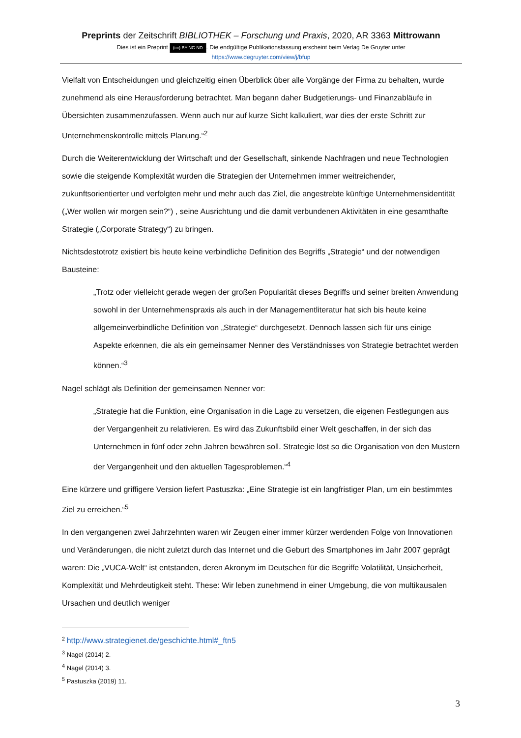Preprints der Zeitschrift BIBLIOTHEK – Forschung und Praxis, 2020, AR 3363 Mittrowann
Dies ist ein Preprint (cc) BY-NC-ND. Die endgültige Publikationsfassung erscheint beim Verlag De Gruyter unter
https://www.degruyter.com/view/j/bfup
Vielfalt von Entscheidungen und gleichzeitig einen Überblick über alle Vorgänge der Firma zu behalten, wurde zunehmend als eine Herausforderung betrachtet. Man begann daher Budgetierungs- und Finanzabläufe in Übersichten zusammenzufassen. Wenn auch nur auf kurze Sicht kalkuliert, war dies der erste Schritt zur Unternehmenskontrolle mittels Planung.“<sup>2</sup>
Durch die Weiterentwicklung der Wirtschaft und der Gesellschaft, sinkende Nachfragen und neue Technologien sowie die steigende Komplexität wurden die Strategien der Unternehmen immer weitreichender, zukunftsorientierter und verfolgten mehr und mehr auch das Ziel, die angestrebte künftige Unternehmensidentität („Wer wollen wir morgen sein?“) , seine Ausrichtung und die damit verbundenen Aktivitäten in eine gesamthafte Strategie („Corporate Strategy“) zu bringen.
Nichtsdestotrotz existiert bis heute keine verbindliche Definition des Begriffs „Strategie“ und der notwendigen Bausteine:
„Trotz oder vielleicht gerade wegen der großen Popularität dieses Begriffs und seiner breiten Anwendung sowohl in der Unternehmenspraxis als auch in der Managementliteratur hat sich bis heute keine allgemeinverbindliche Definition von „Strategie“ durchgesetzt. Dennoch lassen sich für uns einige Aspekte erkennen, die als ein gemeinsamer Nenner des Verständnisses von Strategie betrachtet werden können.“<sup>3</sup>
Nagel schlägt als Definition der gemeinsamen Nenner vor:
„Strategie hat die Funktion, eine Organisation in die Lage zu versetzen, die eigenen Festlegungen aus der Vergangenheit zu relativieren. Es wird das Zukunftsbild einer Welt geschaffen, in der sich das Unternehmen in fünf oder zehn Jahren bewähren soll. Strategie löst so die Organisation von den Mustern der Vergangenheit und den aktuellen Tagesproblemen.“<sup>4</sup>
Eine kürzere und griffigere Version liefert Pastuszka: „Eine Strategie ist ein langfristiger Plan, um ein bestimmtes Ziel zu erreichen.“<sup>5</sup>
In den vergangenen zwei Jahrzehnten waren wir Zeugen einer immer kürzer werdenden Folge von Innovationen und Veränderungen, die nicht zuletzt durch das Internet und die Geburt des Smartphones im Jahr 2007 geprägt waren: Die „VUCA-Welt“ ist entstanden, deren Akronym im Deutschen für die Begriffe Volatilität, Unsicherheit, Komplexität und Mehrdeutigkeit steht. These: Wir leben zunehmend in einer Umgebung, die von multikausalen Ursachen und deutlich weniger
<sup>2</sup> http://www.strategienet.de/geschichte.html#_ftn5
<sup>3</sup> Nagel (2014) 2.
<sup>4</sup> Nagel (2014) 3.
<sup>5</sup> Pastuszka (2019) 11.
3